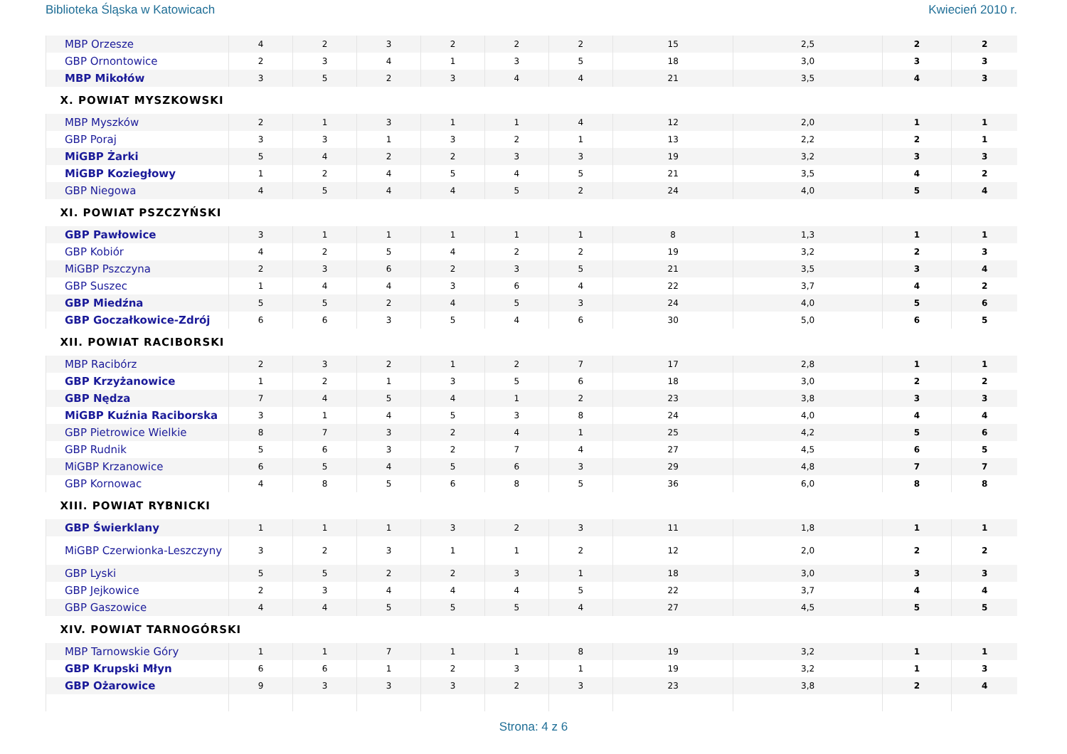Biblioteka Śląska w Katowicach Kwiecień 2010 r.
| MBP Orzesze | 4 | 2 | 3 | 2 | 2 | 2 | 15 | 2,5 | 2 | 2 |
| GBP Ornontowice | 2 | 3 | 4 | 1 | 3 | 5 | 18 | 3,0 | 3 | 3 |
| MBP Mikołów | 3 | 5 | 2 | 3 | 4 | 4 | 21 | 3,5 | 4 | 3 |
| X. POWIAT MYSZKOWSKI | | | | | | | | | | |
| MBP Myszków | 2 | 1 | 3 | 1 | 1 | 4 | 12 | 2,0 | 1 | 1 |
| GBP Poraj | 3 | 3 | 1 | 3 | 2 | 1 | 13 | 2,2 | 2 | 1 |
| MiGBP Żarki | 5 | 4 | 2 | 2 | 3 | 3 | 19 | 3,2 | 3 | 3 |
| MiGBP Koziegłowy | 1 | 2 | 4 | 5 | 4 | 5 | 21 | 3,5 | 4 | 2 |
| GBP Niegowa | 4 | 5 | 4 | 4 | 5 | 2 | 24 | 4,0 | 5 | 4 |
| XI. POWIAT PSZCZYŃSKI | | | | | | | | | | |
| GBP Pawłowice | 3 | 1 | 1 | 1 | 1 | 1 | 8 | 1,3 | 1 | 1 |
| GBP Kobiór | 4 | 2 | 5 | 4 | 2 | 2 | 19 | 3,2 | 2 | 3 |
| MiGBP Pszczyna | 2 | 3 | 6 | 2 | 3 | 5 | 21 | 3,5 | 3 | 4 |
| GBP Suszec | 1 | 4 | 4 | 3 | 6 | 4 | 22 | 3,7 | 4 | 2 |
| GBP Miedźna | 5 | 5 | 2 | 4 | 5 | 3 | 24 | 4,0 | 5 | 6 |
| GBP Goczałkowice-Zdrój | 6 | 6 | 3 | 5 | 4 | 6 | 30 | 5,0 | 6 | 5 |
| XII. POWIAT RACIBORSKI | | | | | | | | | | |
| MBP Racibórz | 2 | 3 | 2 | 1 | 2 | 7 | 17 | 2,8 | 1 | 1 |
| GBP Krzyżanowice | 1 | 2 | 1 | 3 | 5 | 6 | 18 | 3,0 | 2 | 2 |
| GBP Nędza | 7 | 4 | 5 | 4 | 1 | 2 | 23 | 3,8 | 3 | 3 |
| MiGBP Kuźnia Raciborska | 3 | 1 | 4 | 5 | 3 | 8 | 24 | 4,0 | 4 | 4 |
| GBP Pietrowice Wielkie | 8 | 7 | 3 | 2 | 4 | 1 | 25 | 4,2 | 5 | 6 |
| GBP Rudnik | 5 | 6 | 3 | 2 | 7 | 4 | 27 | 4,5 | 6 | 5 |
| MiGBP Krzanowice | 6 | 5 | 4 | 5 | 6 | 3 | 29 | 4,8 | 7 | 7 |
| GBP Kornowac | 4 | 8 | 5 | 6 | 8 | 5 | 36 | 6,0 | 8 | 8 |
| XIII. POWIAT RYBNICKI | | | | | | | | | | |
| GBP Świerklany | 1 | 1 | 1 | 3 | 2 | 3 | 11 | 1,8 | 1 | 1 |
| MiGBP Czerwionka-Leszczyny | 3 | 2 | 3 | 1 | 1 | 2 | 12 | 2,0 | 2 | 2 |
| GBP Lyski | 5 | 5 | 2 | 2 | 3 | 1 | 18 | 3,0 | 3 | 3 |
| GBP Jejkowice | 2 | 3 | 4 | 4 | 4 | 5 | 22 | 3,7 | 4 | 4 |
| GBP Gaszowice | 4 | 4 | 5 | 5 | 5 | 4 | 27 | 4,5 | 5 | 5 |
| XIV. POWIAT TARNOGÓRSKI | | | | | | | | | | |
| MBP Tarnowskie Góry | 1 | 1 | 7 | 1 | 1 | 8 | 19 | 3,2 | 1 | 1 |
| GBP Krupski Młyn | 6 | 6 | 1 | 2 | 3 | 1 | 19 | 3,2 | 1 | 3 |
| GBP Ożarowice | 9 | 3 | 3 | 3 | 2 | 3 | 23 | 3,8 | 2 | 4 |
Strona: 4 z 6